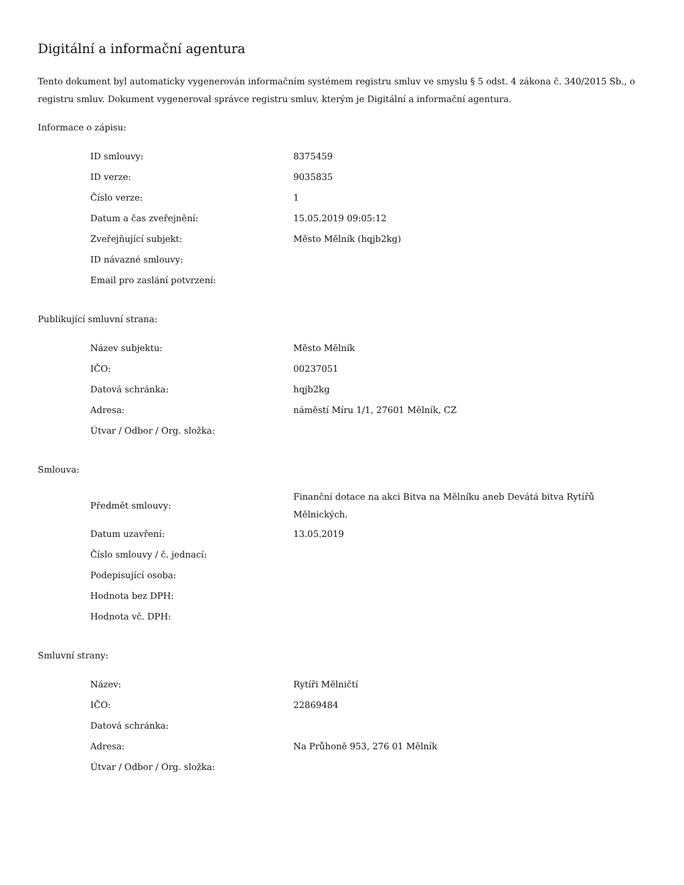Digitální a informační agentura
Tento dokument byl automaticky vygenerován informačním systémem registru smluv ve smyslu § 5 odst. 4 zákona č. 340/2015 Sb., o registru smluv. Dokument vygeneroval správce registru smluv, kterým je Digitální a informační agentura.
Informace o zápisu:
| ID smlouvy: | 8375459 |
| ID verze: | 9035835 |
| Číslo verze: | 1 |
| Datum a čas zveřejnění: | 15.05.2019 09:05:12 |
| Zveřejňující subjekt: | Město Mělník (hqjb2kg) |
| ID návazné smlouvy: | |
| Email pro zaslání potvrzení: | |
Publikující smluvní strana:
| Název subjektu: | Město Mělník |
| IČO: | 00237051 |
| Datová schránka: | hqjb2kg |
| Adresa: | náměstí Míru 1/1, 27601 Mělník, CZ |
| Útvar / Odbor / Org. složka: | |
Smlouva:
| Předmět smlouvy: | Finanční dotace na akci Bitva na Mělníku aneb Devátá bitva Rytířů Mělnických. |
| Datum uzavření: | 13.05.2019 |
| Číslo smlouvy / č. jednací: | |
| Podepisující osoba: | |
| Hodnota bez DPH: | |
| Hodnota vč. DPH: | |
Smluvní strany:
| Název: | Rytíři Mělničtí |
| IČO: | 22869484 |
| Datová schránka: | |
| Adresa: | Na Průhoně 953, 276 01 Mělník |
| Útvar / Odbor / Org. složka: | |